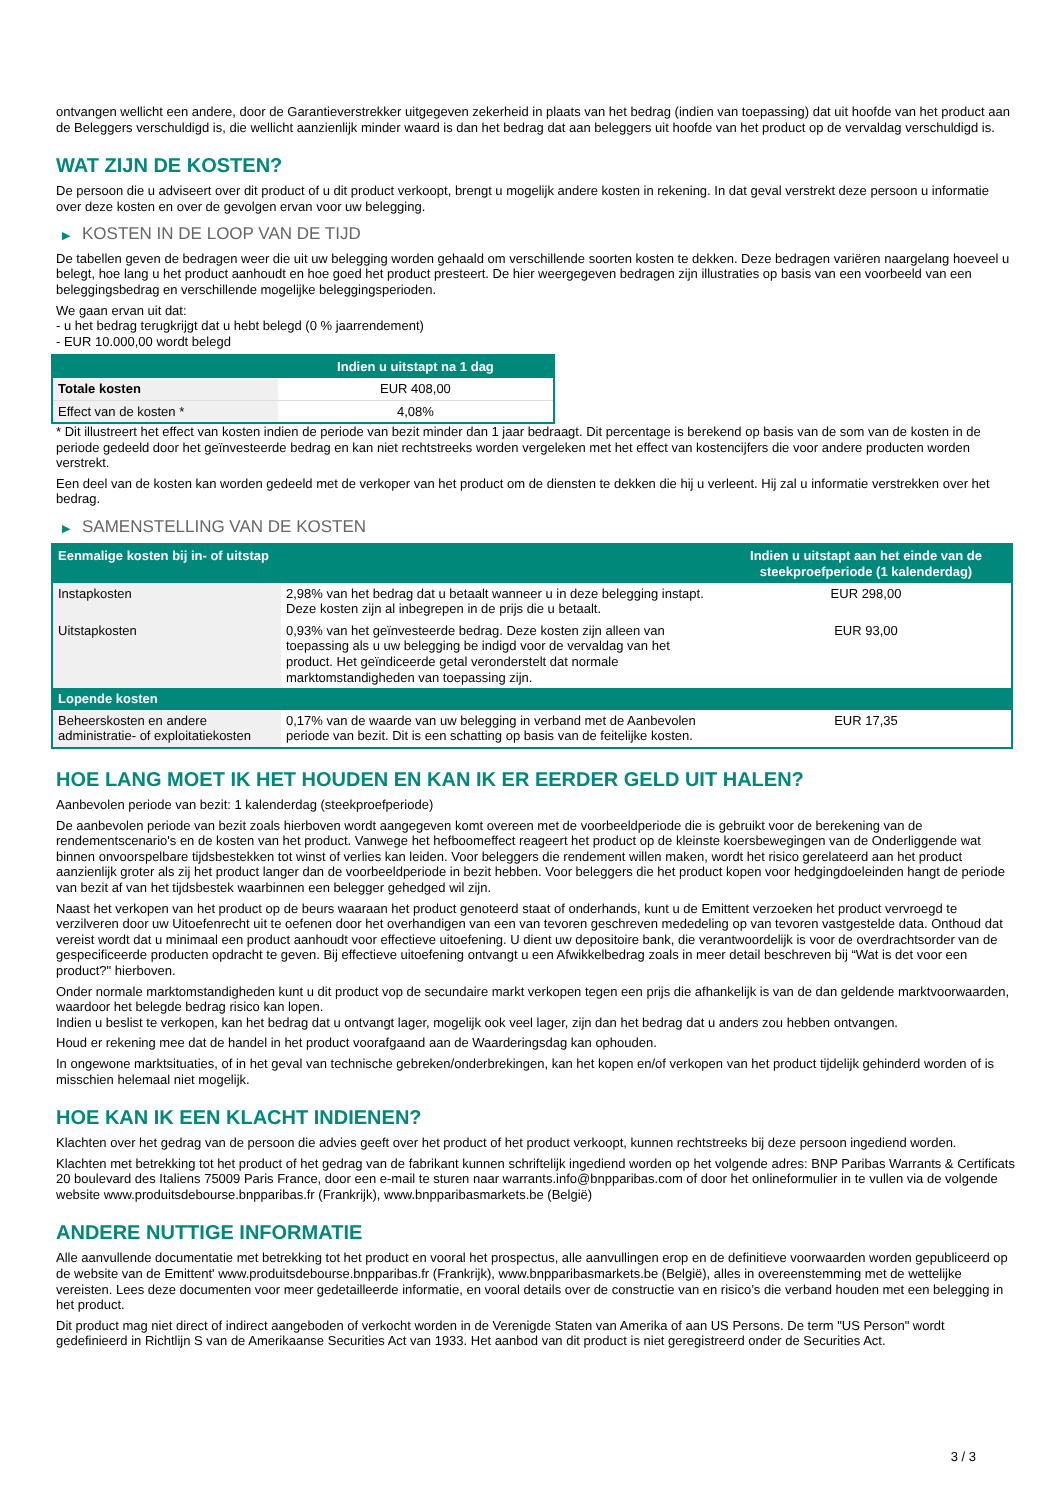ontvangen wellicht een andere, door de Garantieverstrekker uitgegeven zekerheid in plaats van het bedrag (indien van toepassing) dat uit hoofde van het product aan de Beleggers verschuldigd is, die wellicht aanzienlijk minder waard is dan het bedrag dat aan beleggers uit hoofde van het product op de vervaldag verschuldigd is.
WAT ZIJN DE KOSTEN?
De persoon die u adviseert over dit product of u dit product verkoopt, brengt u mogelijk andere kosten in rekening. In dat geval verstrekt deze persoon u informatie over deze kosten en over de gevolgen ervan voor uw belegging.
▶ KOSTEN IN DE LOOP VAN DE TIJD
De tabellen geven de bedragen weer die uit uw belegging worden gehaald om verschillende soorten kosten te dekken. Deze bedragen variëren naargelang hoeveel u belegt, hoe lang u het product aanhoudt en hoe goed het product presteert. De hier weergegeven bedragen zijn illustraties op basis van een voorbeeld van een beleggingsbedrag en verschillende mogelijke beleggingsperioden.
We gaan ervan uit dat:
- u het bedrag terugkrijgt dat u hebt belegd (0 % jaarrendement)
- EUR 10.000,00 wordt belegd
| | Indien u uitstapt na 1 dag |
| --- | --- |
| Totale kosten | EUR 408,00 |
| Effect van de kosten * | 4,08% |
* Dit illustreert het effect van kosten indien de periode van bezit minder dan 1 jaar bedraagt. Dit percentage is berekend op basis van de som van de kosten in de periode gedeeld door het geïnvesteerde bedrag en kan niet rechtstreeks worden vergeleken met het effect van kostencijfers die voor andere producten worden verstrekt.
Een deel van de kosten kan worden gedeeld met de verkoper van het product om de diensten te dekken die hij u verleent. Hij zal u informatie verstrekken over het bedrag.
▶ SAMENSTELLING VAN DE KOSTEN
| Eenmalige kosten bij in- of uitstap | | Indien u uitstapt aan het einde van de steekproefperiode (1 kalenderdag) |
| --- | --- | --- |
| Instapkosten | 2,98% van het bedrag dat u betaalt wanneer u in deze belegging instapt. Deze kosten zijn al inbegrepen in de prijs die u betaalt. | EUR 298,00 |
| Uitstapkosten | 0,93% van het geïnvesteerde bedrag. Deze kosten zijn alleen van toepassing als u uw belegging be indigd voor de vervaldag van het product. Het geïndiceerde getal veronderstelt dat normale marktomstandigheden van toepassing zijn. | EUR 93,00 |
| Lopende kosten | | |
| Beheerskosten en andere administratie- of exploitatiekosten | 0,17% van de waarde van uw belegging in verband met de Aanbevolen periode van bezit. Dit is een schatting op basis van de feitelijke kosten. | EUR 17,35 |
HOE LANG MOET IK HET HOUDEN EN KAN IK ER EERDER GELD UIT HALEN?
Aanbevolen periode van bezit: 1 kalenderdag (steekproefperiode)
De aanbevolen periode van bezit zoals hierboven wordt aangegeven komt overeen met de voorbeeldperiode die is gebruikt voor de berekening van de rendementscenario's en de kosten van het product. Vanwege het hefboomeffect reageert het product op de kleinste koersbewegingen van de Onderliggende wat binnen onvoorspelbare tijdsbestekken tot winst of verlies kan leiden. Voor beleggers die rendement willen maken, wordt het risico gerelateerd aan het product aanzienlijk groter als zij het product langer dan de voorbeeldperiode in bezit hebben. Voor beleggers die het product kopen voor hedgingdoeleinden hangt de periode van bezit af van het tijdsbestek waarbinnen een belegger gehedged wil zijn.
Naast het verkopen van het product op de beurs waaraan het product genoteerd staat of onderhands, kunt u de Emittent verzoeken het product vervroegd te verzilveren door uw Uitoefenrecht uit te oefenen door het overhandigen van een van tevoren geschreven mededeling op van tevoren vastgestelde data. Onthoud dat vereist wordt dat u minimaal een product aanhoudt voor effectieve uitoefening. U dient uw depositoire bank, die verantwoordelijk is voor de overdrachtsorder van de gespecificeerde producten opdracht te geven. Bij effectieve uitoefening ontvangt u een Afwikkelbedrag zoals in meer detail beschreven bij “Wat is det voor een product?" hierboven.
Onder normale marktomstandigheden kunt u dit product vop de secundaire markt verkopen tegen een prijs die afhankelijk is van de dan geldende marktvoorwaarden, waardoor het belegde bedrag risico kan lopen.
Indien u beslist te verkopen, kan het bedrag dat u ontvangt lager, mogelijk ook veel lager, zijn dan het bedrag dat u anders zou hebben ontvangen.
Houd er rekening mee dat de handel in het product voorafgaand aan de Waarderingsdag kan ophouden.
In ongewone marktsituaties, of in het geval van technische gebreken/onderbrekingen, kan het kopen en/of verkopen van het product tijdelijk gehinderd worden of is misschien helemaal niet mogelijk.
HOE KAN IK EEN KLACHT INDIENEN?
Klachten over het gedrag van de persoon die advies geeft over het product of het product verkoopt, kunnen rechtstreeks bij deze persoon ingediend worden.
Klachten met betrekking tot het product of het gedrag van de fabrikant kunnen schriftelijk ingediend worden op het volgende adres: BNP Paribas Warrants & Certificats 20 boulevard des Italiens 75009 Paris France, door een e-mail te sturen naar warrants.info@bnpparibas.com of door het onlineformulier in te vullen via de volgende website www.produitsdebourse.bnpparibas.fr (Frankrijk), www.bnpparibasmarkets.be (België)
ANDERE NUTTIGE INFORMATIE
Alle aanvullende documentatie met betrekking tot het product en vooral het prospectus, alle aanvullingen erop en de definitieve voorwaarden worden gepubliceerd op de website van de Emittent' www.produitsdebourse.bnpparibas.fr (Frankrijk), www.bnpparibasmarkets.be (België), alles in overeenstemming met de wettelijke vereisten. Lees deze documenten voor meer gedetailleerde informatie, en vooral details over de constructie van en risico’s die verband houden met een belegging in het product.
Dit product mag niet direct of indirect aangeboden of verkocht worden in de Verenigde Staten van Amerika of aan US Persons. De term "US Person" wordt gedefinieerd in Richtlijn S van de Amerikaanse Securities Act van 1933. Het aanbod van dit product is niet geregistreerd onder de Securities Act.
3 / 3